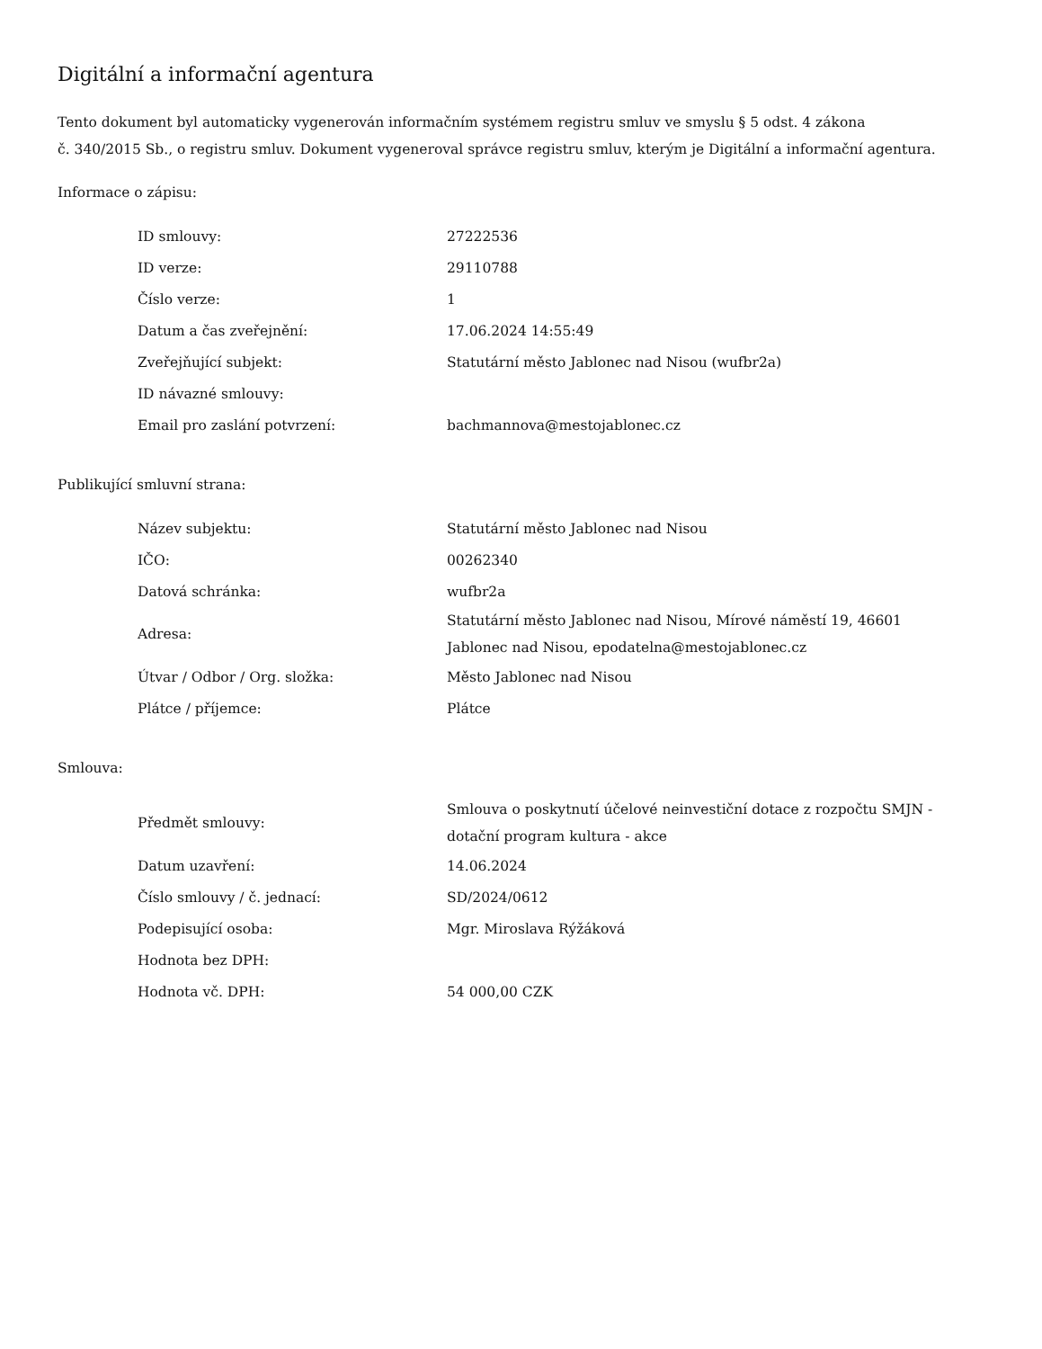Digitální a informační agentura
Tento dokument byl automaticky vygenerován informačním systémem registru smluv ve smyslu § 5 odst. 4 zákona
č. 340/2015 Sb., o registru smluv. Dokument vygeneroval správce registru smluv, kterým je Digitální a informační agentura.
Informace o zápisu:
| ID smlouvy: | 27222536 |
| ID verze: | 29110788 |
| Číslo verze: | 1 |
| Datum a čas zveřejnění: | 17.06.2024 14:55:49 |
| Zveřejňující subjekt: | Statutární město Jablonec nad Nisou (wufbr2a) |
| ID návazné smlouvy: | |
| Email pro zaslání potvrzení: | bachmannova@mestojablonec.cz |
Publikující smluvní strana:
| Název subjektu: | Statutární město Jablonec nad Nisou |
| IČO: | 00262340 |
| Datová schránka: | wufbr2a |
| Adresa: | Statutární město Jablonec nad Nisou, Mírové náměstí 19, 46601 Jablonec nad Nisou, epodatelna@mestojablonec.cz |
| Útvar / Odbor / Org. složka: | Město Jablonec nad Nisou |
| Plátce / příjemce: | Plátce |
Smlouva:
| Předmět smlouvy: | Smlouva o poskytnutí účelové neinvestiční dotace z rozpočtu SMJN - dotační program kultura - akce |
| Datum uzavření: | 14.06.2024 |
| Číslo smlouvy / č. jednací: | SD/2024/0612 |
| Podepisující osoba: | Mgr. Miroslava Rýžáková |
| Hodnota bez DPH: | |
| Hodnota vč. DPH: | 54 000,00 CZK |